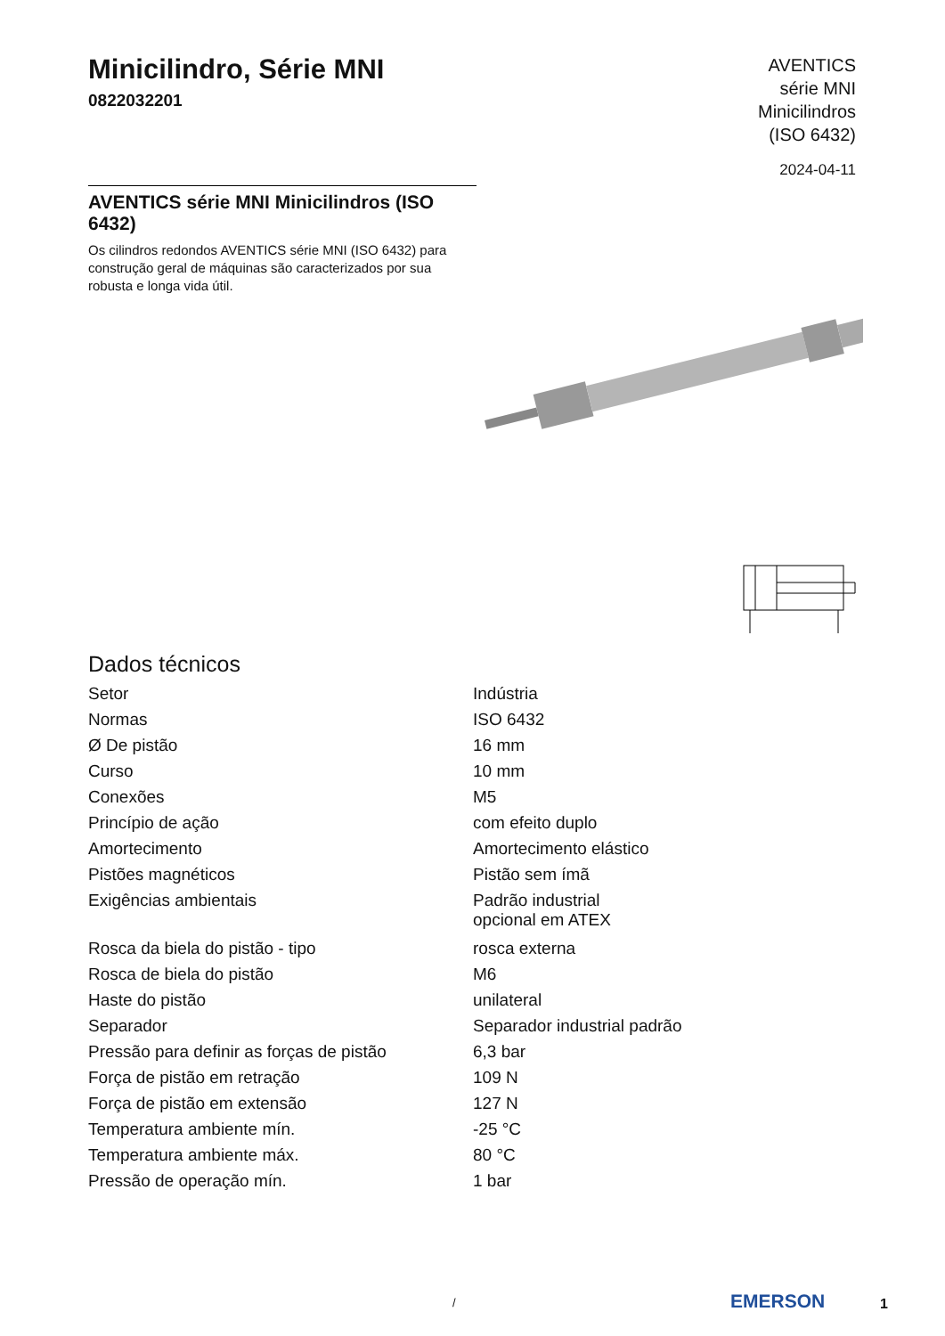Minicilindro, Série MNI
0822032201
AVENTICS
série MNI
Minicilindros
(ISO 6432)
2024-04-11
AVENTICS série MNI Minicilindros (ISO 6432)
Os cilindros redondos AVENTICS série MNI (ISO 6432) para construção geral de máquinas são caracterizados por sua robusta e longa vida útil.
Dados técnicos
| Setor | Indústria |
| Normas | ISO 6432 |
| Ø De pistão | 16 mm |
| Curso | 10 mm |
| Conexões | M5 |
| Princípio de ação | com efeito duplo |
| Amortecimento | Amortecimento elástico |
| Pistões magnéticos | Pistão sem ímã |
| Exigências ambientais | Padrão industrial opcional em ATEX |
| Rosca da biela do pistão - tipo | rosca externa |
| Rosca de biela do pistão | M6 |
| Haste do pistão | unilateral |
| Separador | Separador industrial padrão |
| Pressão para definir as forças de pistão | 6,3 bar |
| Força de pistão em retração | 109 N |
| Força de pistão em extensão | 127 N |
| Temperatura ambiente mín. | -25 °C |
| Temperatura ambiente máx. | 80 °C |
| Pressão de operação mín. | 1 bar |
/ EMERSON 1